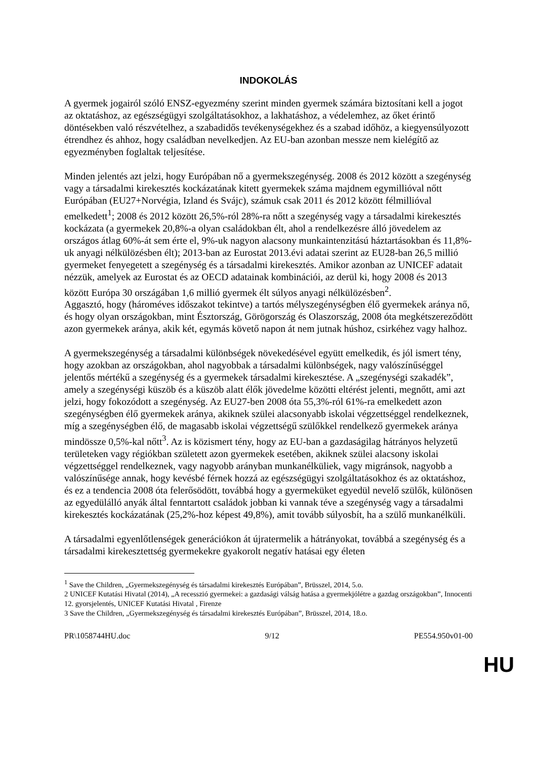INDOKOLÁS
A gyermek jogairól szóló ENSZ-egyezmény szerint minden gyermek számára biztosítani kell a jogot az oktatáshoz, az egészségügyi szolgáltatásokhoz, a lakhatáshoz, a védelemhez, az őket érintő döntésekben való részvételhez, a szabadidős tevékenységekhez és a szabad időhöz, a kiegyensúlyozott étrendhez és ahhoz, hogy családban nevelkedjen. Az EU-ban azonban messze nem kielégítő az egyezményben foglaltak teljesítése.
Minden jelentés azt jelzi, hogy Európában nő a gyermekszegénység. 2008 és 2012 között a szegénység vagy a társadalmi kirekesztés kockázatának kitett gyermekek száma majdnem egymillióval nőtt Európában (EU27+Norvégia, Izland és Svájc), számuk csak 2011 és 2012 között félmillióval emelkedett<sup>1</sup>; 2008 és 2012 között 26,5%-ról 28%-ra nőtt a szegénység vagy a társadalmi kirekesztés kockázata (a gyermekek 20,8%-a olyan családokban élt, ahol a rendelkezésre álló jövedelem az országos átlag 60%-át sem érte el, 9%-uk nagyon alacsony munkaintenzitású háztartásokban és 11,8%-uk anyagi nélkülözésben élt); 2013-ban az Eurostat 2013.évi adatai szerint az EU28-ban 26,5 millió gyermeket fenyegetett a szegénység és a társadalmi kirekesztés. Amikor azonban az UNICEF adatait nézzük, amelyek az Eurostat és az OECD adatainak kombinációi, az derül ki, hogy 2008 és 2013 között Európa 30 országában 1,6 millió gyermek élt súlyos anyagi nélkülözésben<sup>2</sup>.
Aggasztó, hogy (hároméves időszakot tekintve) a tartós mélyszegénységben élő gyermekek aránya nő, és hogy olyan országokban, mint Észtország, Görögország és Olaszország, 2008 óta megkétszereződött azon gyermekek aránya, akik két, egymás követő napon át nem jutnak húshoz, csirkéhez vagy halhoz.
A gyermekszegénység a társadalmi különbségek növekedésével együtt emelkedik, és jól ismert tény, hogy azokban az országokban, ahol nagyobbak a társadalmi különbségek, nagy valószínűséggel jelentős mértékű a szegénység és a gyermekek társadalmi kirekesztése. A „szegénységi szakadék”, amely a szegénységi küszöb és a küszöb alatt élők jövedelme közötti eltérést jelenti, megnőtt, ami azt jelzi, hogy fokozódott a szegénység. Az EU27-ben 2008 óta 55,3%-ról 61%-ra emelkedett azon szegénységben élő gyermekek aránya, akiknek szülei alacsonyabb iskolai végzettséggel rendelkeznek, míg a szegénységben élő, de magasabb iskolai végzettségű szülőkkel rendelkező gyermekek aránya mindössze 0,5%-kal nőtt<sup>3</sup>. Az is közismert tény, hogy az EU-ban a gazdaságilag hátrányos helyzetű területeken vagy régiókban született azon gyermekek esetében, akiknek szülei alacsony iskolai végzettséggel rendelkeznek, vagy nagyobb arányban munkanélküliek, vagy migránsok, nagyobb a valószínűsége annak, hogy kevésbé férnek hozzá az egészségügyi szolgáltatásokhoz és az oktatáshoz, és ez a tendencia 2008 óta felerősödött, továbbá hogy a gyermeküket egyedül nevelő szülők, különösen az egyedülálló anyák által fenntartott családok jobban ki vannak téve a szegénység vagy a társadalmi kirekesztés kockázatának (25,2%-hoz képest 49,8%), amit tovább súlyosbít, ha a szülő munkanélküli.
A társadalmi egyenlőtlenségek generációkon át újratermelik a hátrányokat, továbbá a szegénység és a társadalmi kirekesztettség gyermekekre gyakorolt negatív hatásai egy életen
<sup>1</sup> Save the Children, „Gyermekszegénység és társadalmi kirekesztés Európában”, Brüsszel, 2014, 5.o.
2 UNICEF Kutatási Hivatal (2014), „A recesszió gyermekei: a gazdasági válság hatása a gyermekjólétre a gazdag országokban”, Innocenti 12. gyorsjelentés, UNICEF Kutatási Hivatal , Firenze
3 Save the Children, „Gyermekszegénység és társadalmi kirekesztés Európában”, Brüsszel, 2014, 18.o.
PR\1058744HU.doc 9/12 PE554.950v01-00
HU